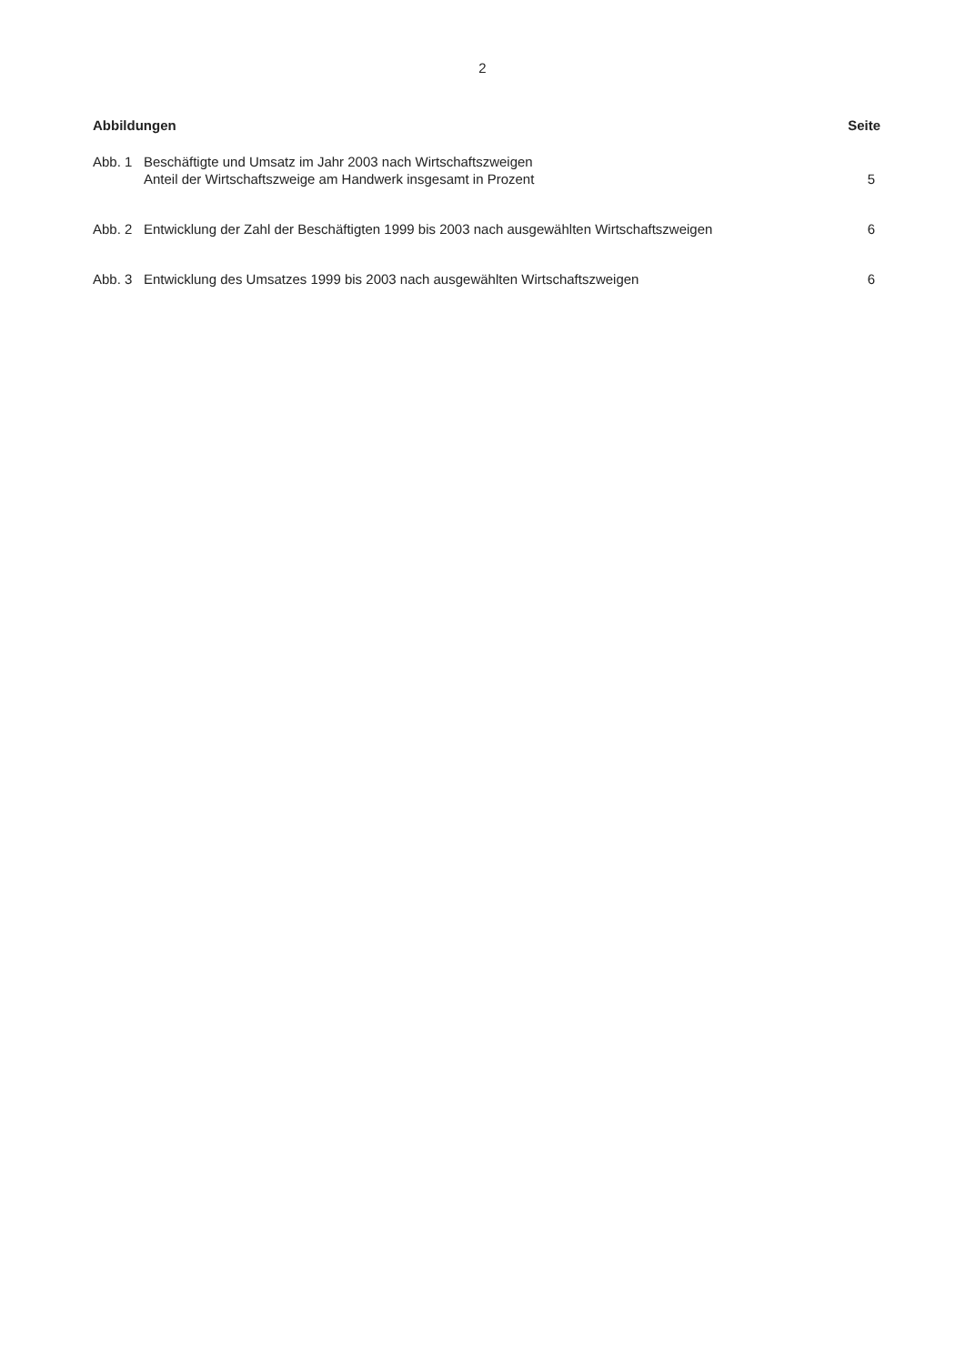2
Abbildungen Seite
Abb. 1 Beschäftigte und Umsatz im Jahr 2003 nach Wirtschaftszweigen
Anteil der Wirtschaftszweige am Handwerk insgesamt in Prozent 5
Abb. 2 Entwicklung der Zahl der Beschäftigten 1999 bis 2003 nach ausgewählten Wirtschaftszweigen 6
Abb. 3 Entwicklung des Umsatzes 1999 bis 2003 nach ausgewählten Wirtschaftszweigen 6